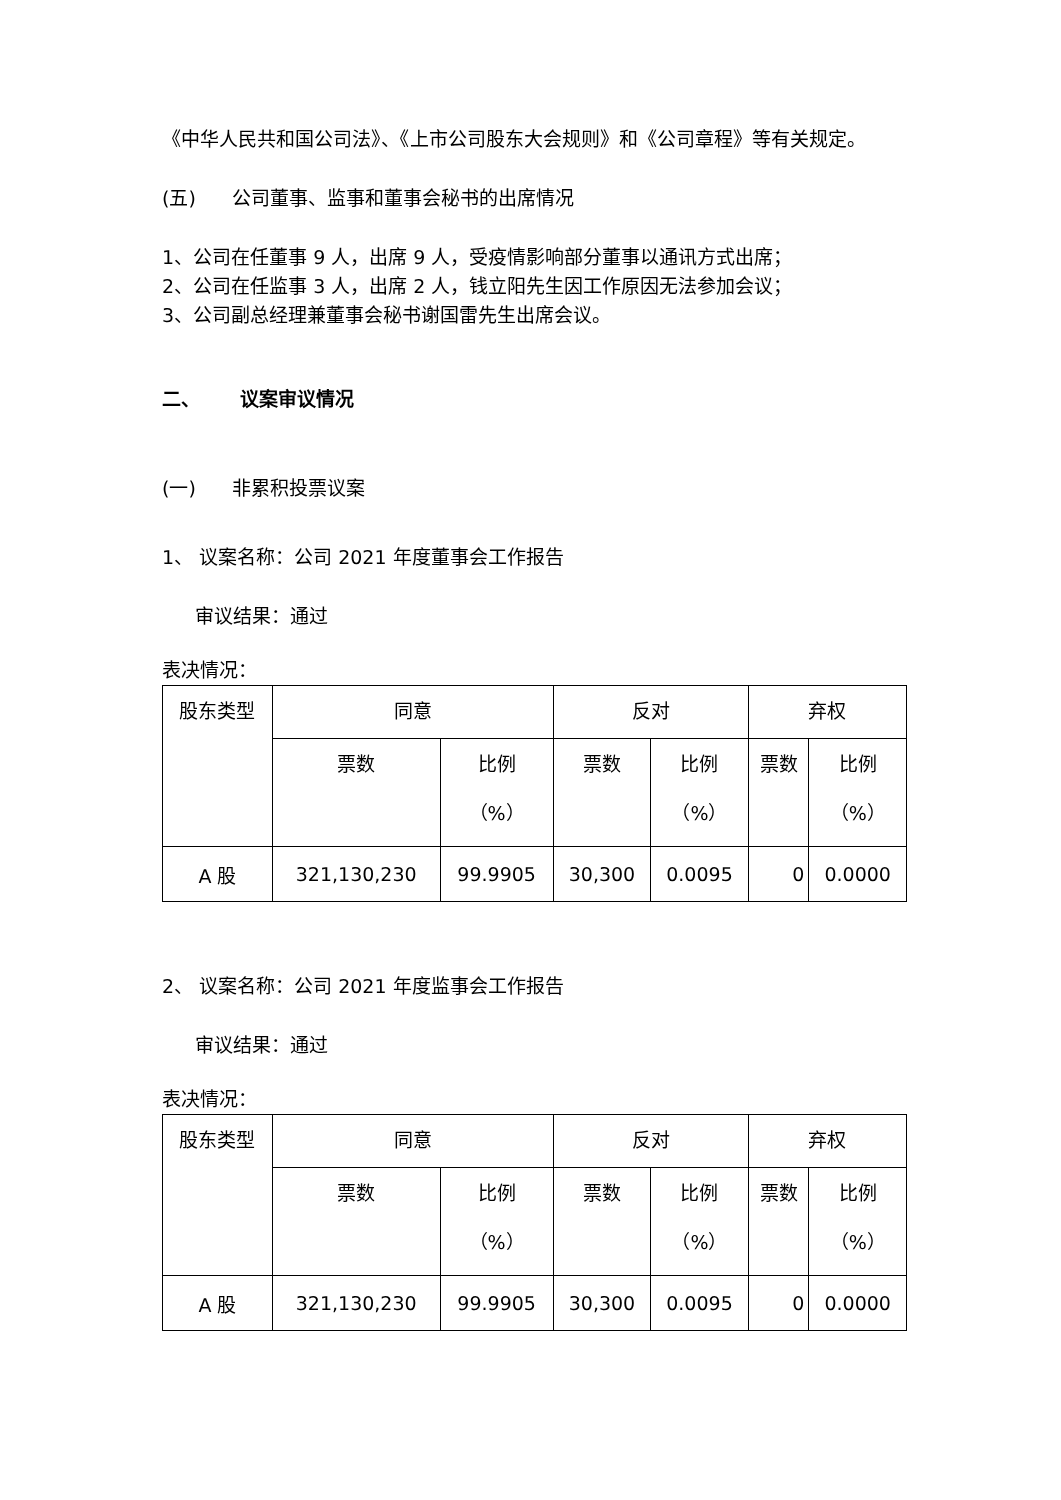《中华人民共和国公司法》、《上市公司股东大会规则》和《公司章程》等有关规定。
(五) 公司董事、监事和董事会秘书的出席情况
1、公司在任董事 9 人，出席 9 人，受疫情影响部分董事以通讯方式出席；
2、公司在任监事 3 人，出席 2 人，钱立阳先生因工作原因无法参加会议；
3、公司副总经理兼董事会秘书谢国雷先生出席会议。
二、 议案审议情况
(一) 非累积投票议案
1、 议案名称：公司 2021 年度董事会工作报告
审议结果：通过
表决情况：
| 股东类型 | 同意 | | 反对 | | 弃权 | |
| --- | --- | --- | --- | --- | --- | --- |
| | 票数 | 比例 （%） | 票数 | 比例 （%） | 票数 | 比例 （%） |
| A 股 | 321,130,230 | 99.9905 | 30,300 | 0.0095 | 0 | 0.0000 |
2、 议案名称：公司 2021 年度监事会工作报告
审议结果：通过
表决情况：
| 股东类型 | 同意 | | 反对 | | 弃权 | |
| --- | --- | --- | --- | --- | --- | --- |
| | 票数 | 比例 （%） | 票数 | 比例 （%） | 票数 | 比例 （%） |
| A 股 | 321,130,230 | 99.9905 | 30,300 | 0.0095 | 0 | 0.0000 |